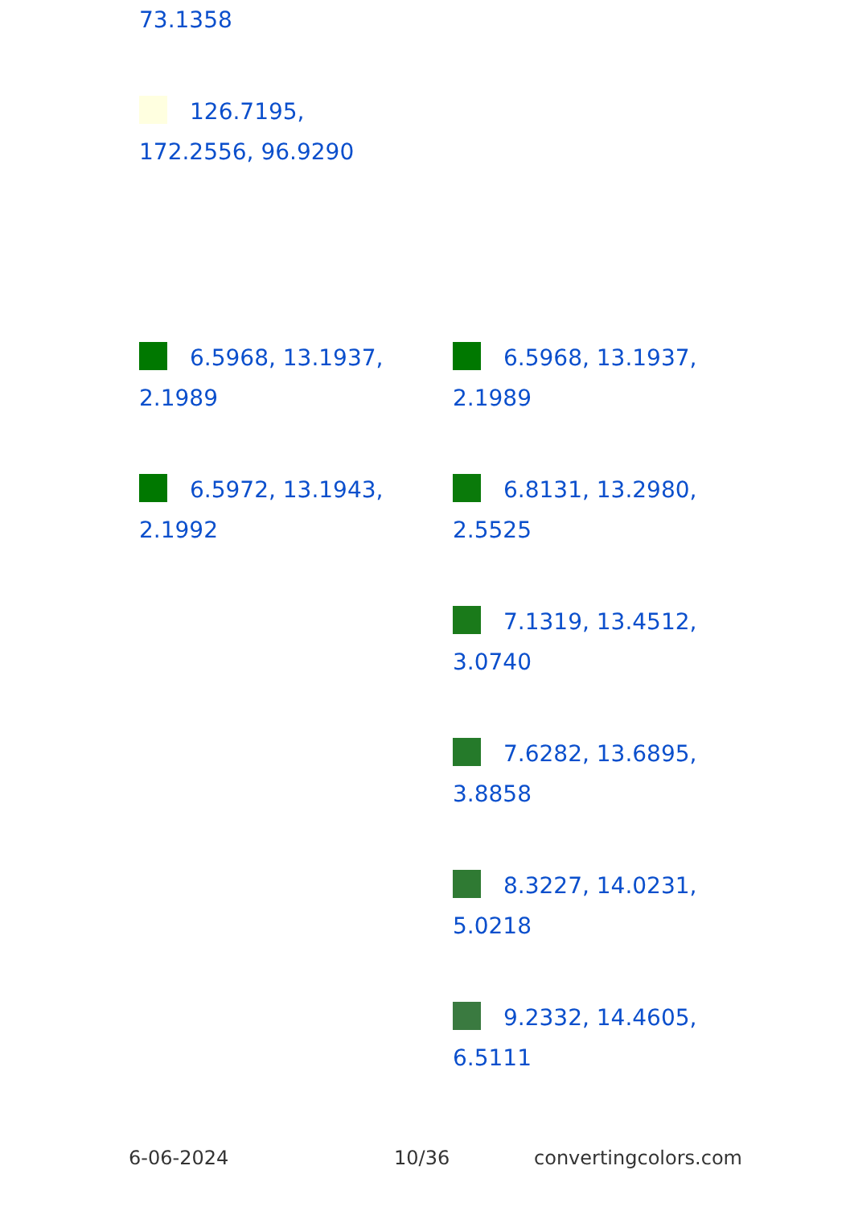73.1358
126.7195, 172.2556, 96.9290
6.5968, 13.1937, 2.1989
6.5968, 13.1937, 2.1989
6.5972, 13.1943, 2.1992
6.8131, 13.2980, 2.5525
7.1319, 13.4512, 3.0740
7.6282, 13.6895, 3.8858
8.3227, 14.0231, 5.0218
9.2332, 14.4605, 6.5111
6-06-2024 10/36 convertingcolors.com